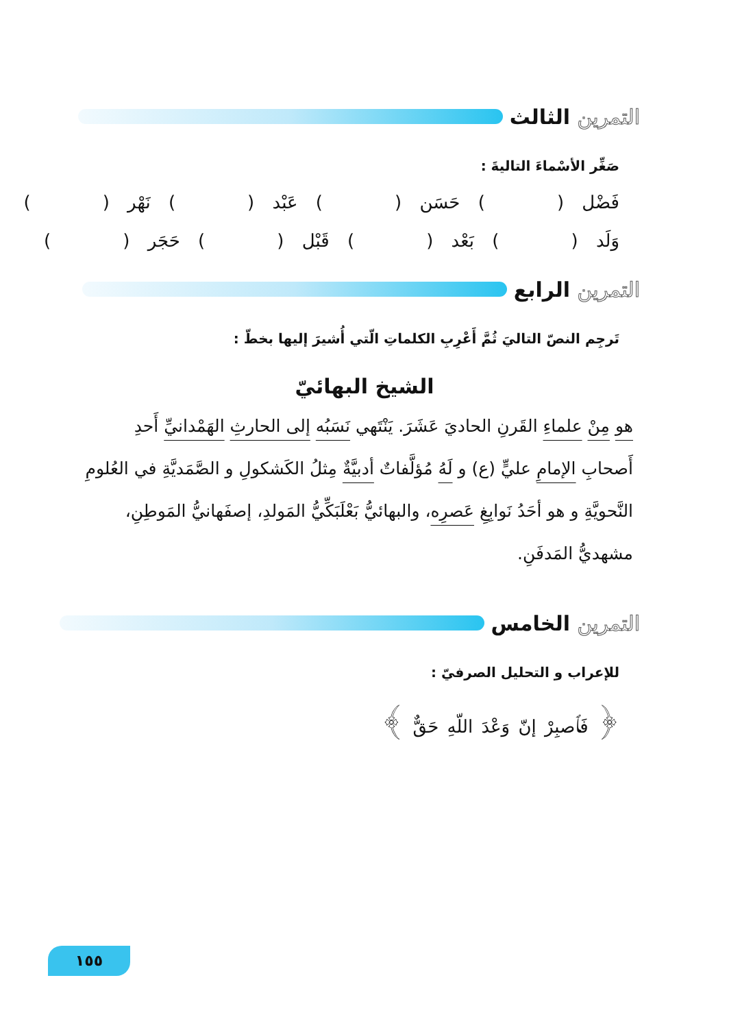التمرين الثالث
صَغِّر الأسْماءَ التاليةَ :
فَضْل ( ) حَسَن ( ) عَبْد ( ) نَهْر ( )
وَلَد ( ) بَعْد ( ) قَبْل ( ) حَجَر ( )
التمرين الرابع
تَرجِم النصّ التاليَ ثُمَّ أَعْرِبِ الكلماتِ الّتي أُشيرَ إليها بخطّ :
الشيخ البهائيّ
هو مِنْ علماءِ القَرنِ الحاديَ عَشَرَ. يَنْتَهي نَسَبُه إلى الحارثِ الهَمْدانيِّ أَحدِ أَصحابِ الإمامِ عليٍّ (ع) و لَهُ مُؤلَّفاتٌ أدبيَّةٌ مِثلُ الكَشكولِ و الصَّمَديَّةِ في العُلومِ النَّحويَّةِ و هو أحَدُ نَوابِغِ عَصرِه، والبهائيُّ بَعْلَبَكِّيُّ المَولدِ، إصفَهانيُّ المَوطِنِ، مشهديُّ المَدفَنِ.
التمرين الخامس
للإعراب و التحليل الصرفيّ :
﴿ فَٱصبِرْ إنّ وَعْدَ اللّهِ حَقٌّ ﴾
١٥٥